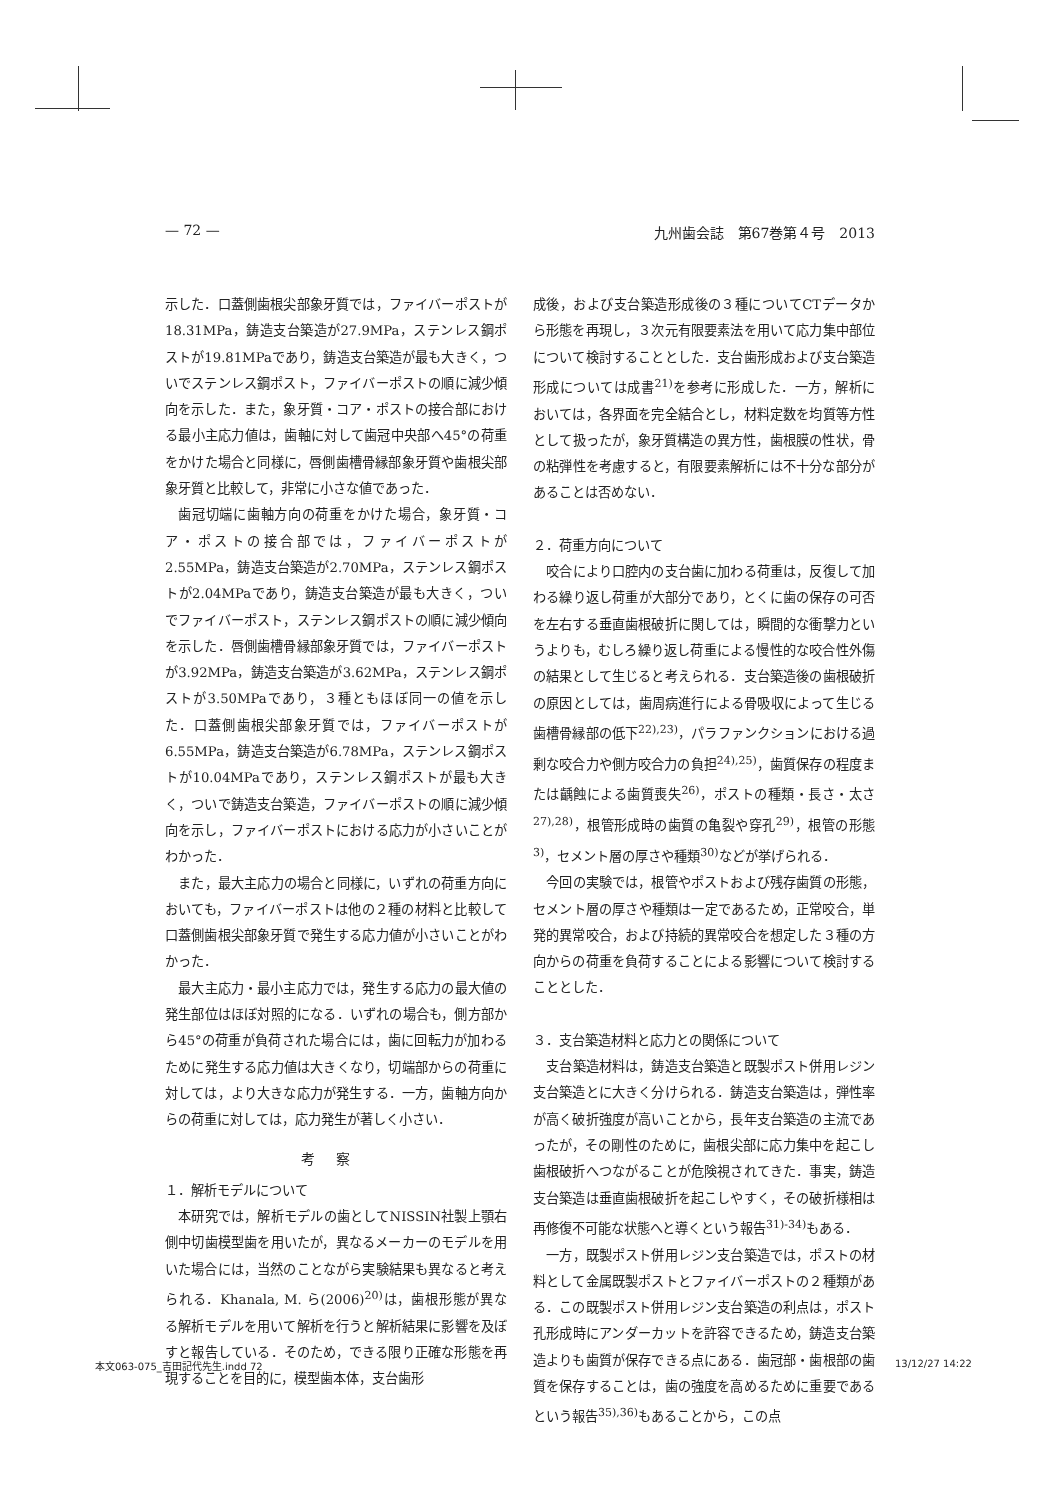— 72 — 九州歯会誌　第67巻第４号　2013
示した．口蓋側歯根尖部象牙質では，ファイバーポストが18.31MPa，鋳造支台築造が27.9MPa，ステンレス鋼ポストが19.81MPaであり，鋳造支台築造が最も大きく，ついでステンレス鋼ポスト，ファイバーポストの順に減少傾向を示した．また，象牙質・コア・ポストの接合部における最小主応力値は，歯軸に対して歯冠中央部へ45°の荷重をかけた場合と同様に，唇側歯槽骨縁部象牙質や歯根尖部象牙質と比較して，非常に小さな値であった．
歯冠切端に歯軸方向の荷重をかけた場合，象牙質・コア・ポストの接合部では，ファイバーポストが2.55MPa，鋳造支台築造が2.70MPa，ステンレス鋼ポストが2.04MPaであり，鋳造支台築造が最も大きく，ついでファイバーポスト，ステンレス鋼ポストの順に減少傾向を示した．唇側歯槽骨縁部象牙質では，ファイバーポストが3.92MPa，鋳造支台築造が3.62MPa，ステンレス鋼ポストが3.50MPaであり，３種ともほぼ同一の値を示した．口蓋側歯根尖部象牙質では，ファイバーポストが6.55MPa，鋳造支台築造が6.78MPa，ステンレス鋼ポストが10.04MPaであり，ステンレス鋼ポストが最も大きく，ついで鋳造支台築造，ファイバーポストの順に減少傾向を示し，ファイバーポストにおける応力が小さいことがわかった．
また，最大主応力の場合と同様に，いずれの荷重方向においても，ファイバーポストは他の２種の材料と比較して口蓋側歯根尖部象牙質で発生する応力値が小さいことがわかった．
最大主応力・最小主応力では，発生する応力の最大値の発生部位はほぼ対照的になる．いずれの場合も，側方部から45°の荷重が負荷された場合には，歯に回転力が加わるために発生する応力値は大きくなり，切端部からの荷重に対しては，より大きな応力が発生する．一方，歯軸方向からの荷重に対しては，応力発生が著しく小さい．
考察
１．解析モデルについて
本研究では，解析モデルの歯としてNISSIN社製上顎右側中切歯模型歯を用いたが，異なるメーカーのモデルを用いた場合には，当然のことながら実験結果も異なると考えられる．Khanala, M. ら(2006)<sup>20)</sup>は，歯根形態が異なる解析モデルを用いて解析を行うと解析結果に影響を及ぼすと報告している．そのため，できる限り正確な形態を再現することを目的に，模型歯本体，支台歯形
成後，および支台築造形成後の３種についてCTデータから形態を再現し，３次元有限要素法を用いて応力集中部位について検討することとした．支台歯形成および支台築造形成については成書<sup>21)</sup>を参考に形成した．一方，解析においては，各界面を完全結合とし，材料定数を均質等方性として扱ったが，象牙質構造の異方性，歯根膜の性状，骨の粘弾性を考慮すると，有限要素解析には不十分な部分があることは否めない．
２．荷重方向について
咬合により口腔内の支台歯に加わる荷重は，反復して加わる繰り返し荷重が大部分であり，とくに歯の保存の可否を左右する垂直歯根破折に関しては，瞬間的な衝撃力というよりも，むしろ繰り返し荷重による慢性的な咬合性外傷の結果として生じると考えられる．支台築造後の歯根破折の原因としては，歯周病進行による骨吸収によって生じる歯槽骨縁部の低下<sup>22),23)</sup>，パラファンクションにおける過剰な咬合力や側方咬合力の負担<sup>24),25)</sup>，歯質保存の程度または齲蝕による歯質喪失<sup>26)</sup>，ポストの種類・長さ・太さ<sup>27),28)</sup>，根管形成時の歯質の亀裂や穿孔<sup>29)</sup>，根管の形態<sup>3)</sup>，セメント層の厚さや種類<sup>30)</sup>などが挙げられる．
今回の実験では，根管やポストおよび残存歯質の形態，セメント層の厚さや種類は一定であるため，正常咬合，単発的異常咬合，および持続的異常咬合を想定した３種の方向からの荷重を負荷することによる影響について検討することとした．
３．支台築造材料と応力との関係について
支台築造材料は，鋳造支台築造と既製ポスト併用レジン支台築造とに大きく分けられる．鋳造支台築造は，弾性率が高く破折強度が高いことから，長年支台築造の主流であったが，その剛性のために，歯根尖部に応力集中を起こし歯根破折へつながることが危険視されてきた．事実，鋳造支台築造は垂直歯根破折を起こしやすく，その破折様相は再修復不可能な状態へと導くという報告<sup>31)-34)</sup>もある．
一方，既製ポスト併用レジン支台築造では，ポストの材料として金属既製ポストとファイバーポストの２種類がある．この既製ポスト併用レジン支台築造の利点は，ポスト孔形成時にアンダーカットを許容できるため，鋳造支台築造よりも歯質が保存できる点にある．歯冠部・歯根部の歯質を保存することは，歯の強度を高めるために重要であるという報告<sup>35),36)</sup>もあることから，この点
本文063-075_吉田記代先生.indd 72 13/12/27 14:22